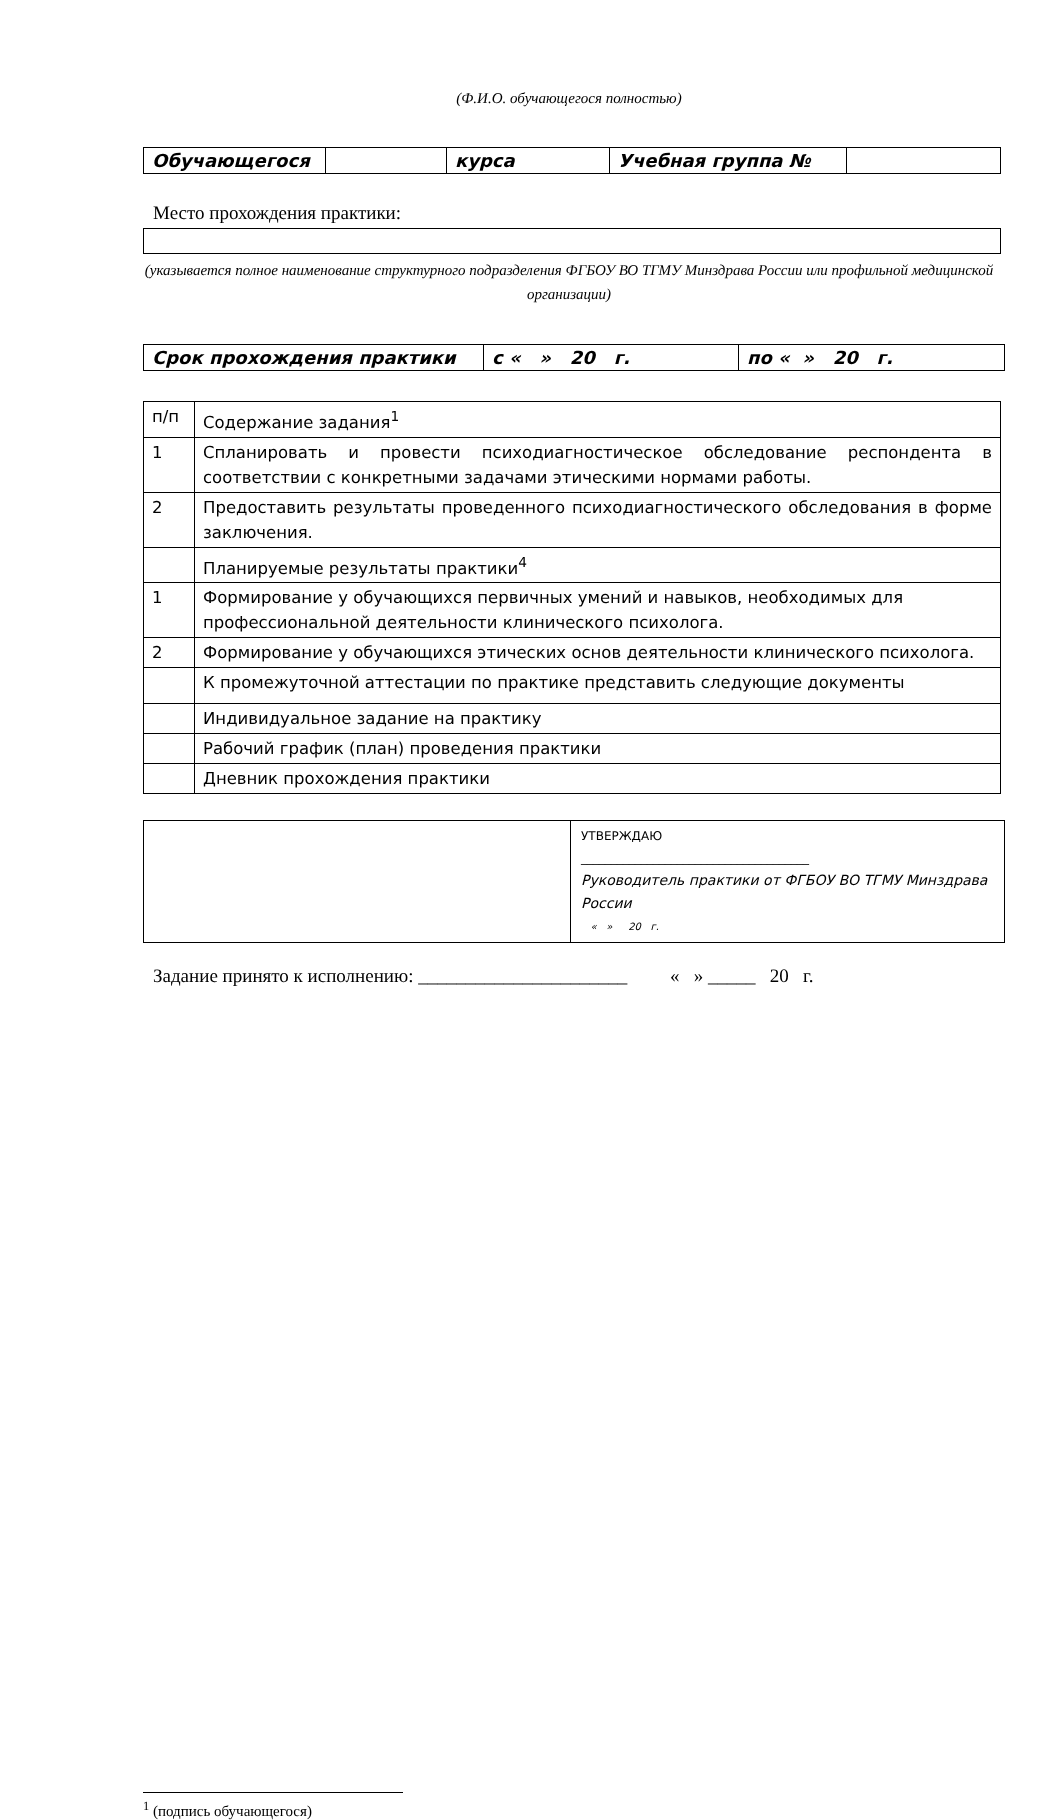(Ф.И.О. обучающегося полностью)
| Обучающегося | | курса | Учебная группа № | |
Место прохождения практики:
(указывается полное наименование структурного подразделения ФГБОУ ВО ТГМУ Минздрава России или профильной медицинской организации)
| Срок прохождения практики | с « » 20 г. | по « » 20 г. |
| п/п | Содержание задания<sup>1</sup> |
| 1 | Спланировать и провести психодиагностическое обследование респондента в соответствии с конкретными задачами этическими нормами работы. |
| 2 | Предоставить результаты проведенного психодиагностического обследования в форме заключения. |
| | Планируемые результаты практики<sup>4</sup> |
| 1 | Формирование у обучающихся первичных умений и навыков, необходимых для профессиональной деятельности клинического психолога. |
| 2 | Формирование у обучающихся этических основ деятельности клинического психолога. |
| | К промежуточной аттестации по практике представить следующие документы |
| | Индивидуальное задание на практику |
| | Рабочий график (план) проведения практики |
| | Дневник прохождения практики |
| | УТВЕРЖДАЮ ______________________________________ Руководитель практики от ФГБОУ ВО ТГМУ Минздрава России « » 20 г. |
Задание принято к исполнению: ______________________ « » _____ 20 г.
<sup>1</sup> (подпись обучающегося)